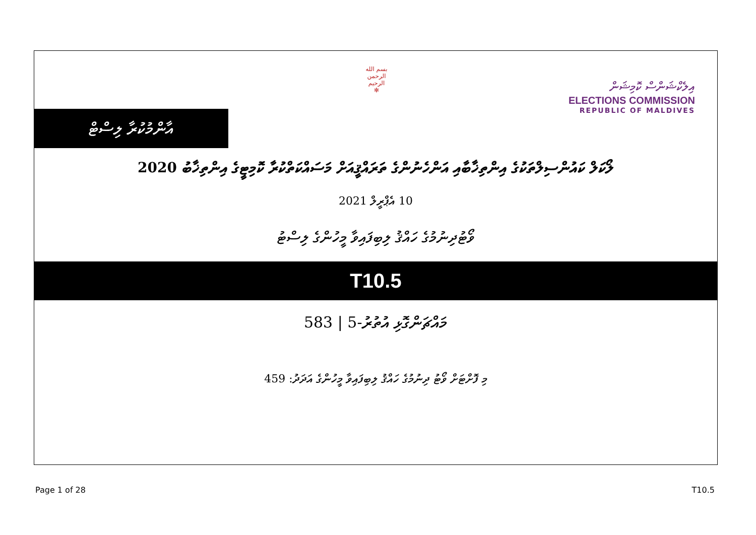އާންމުކުރާ ލިސްޓް
بسم الله الرحمن الرحيم
✻
އިލެކްޝަންސް ކޮމިޝަން
ELECTIONS COMMISSION
REPUBLIC OF MALDIVES
ލޯކަލް ކައުންސިލްތަކުގެ އިންތިޚާބާއި އަންހެނުންގެ ތަރައްޤީއަށް މަސައްކަތްކުރާ ކޮމިޓީގެ އިންތިޚާބު 2020
10 އެޕްރީލް 2021
ވޯޓުދިނުމުގެ ހައްޤު ލިބިފައިވާ މީހުންގެ ލިސްޓު
T10.5
މައްޗަންގޮޅި އުތުރު-5 | 583
މި ފޮށްޓަށް ވޯޓު ދިނުމުގެ ހައްޤު ލިބިފައިވާ މީހުންގެ އަދަދު: 459
Page 1 of 28 T10.5